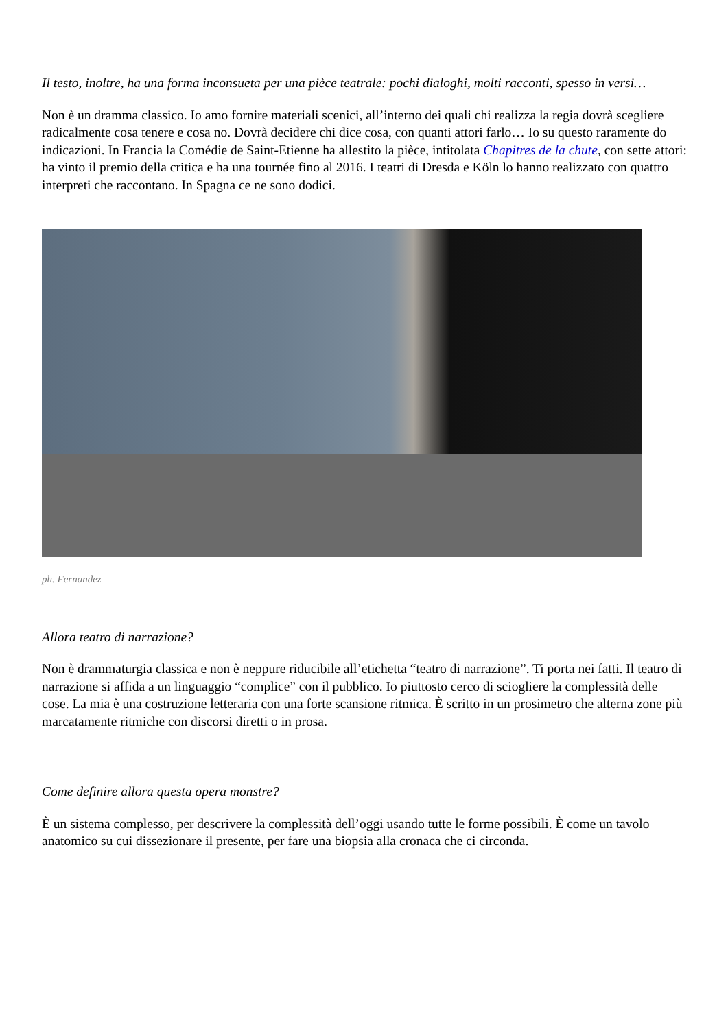Il testo, inoltre, ha una forma inconsueta per una pièce teatrale: pochi dialoghi, molti racconti, spesso in versi…
Non è un dramma classico. Io amo fornire materiali scenici, all’interno dei quali chi realizza la regia dovrà scegliere radicalmente cosa tenere e cosa no. Dovrà decidere chi dice cosa, con quanti attori farlo… Io su questo raramente do indicazioni. In Francia la Comédie de Saint-Etienne ha allestito la pièce, intitolata Chapitres de la chute, con sette attori: ha vinto il premio della critica e ha una tournée fino al 2016. I teatri di Dresda e Köln lo hanno realizzato con quattro interpreti che raccontano. In Spagna ce ne sono dodici.
ph. Fernandez
Allora teatro di narrazione?
Non è drammaturgia classica e non è neppure riducibile all’etichetta “teatro di narrazione”. Ti porta nei fatti. Il teatro di narrazione si affida a un linguaggio “complice” con il pubblico. Io piuttosto cerco di sciogliere la complessità delle cose. La mia è una costruzione letteraria con una forte scansione ritmica. È scritto in un prosimetro che alterna zone più marcatamente ritmiche con discorsi diretti o in prosa.
Come definire allora questa opera monstre?
È un sistema complesso, per descrivere la complessità dell’oggi usando tutte le forme possibili. È come un tavolo anatomico su cui dissezionare il presente, per fare una biopsia alla cronaca che ci circonda.